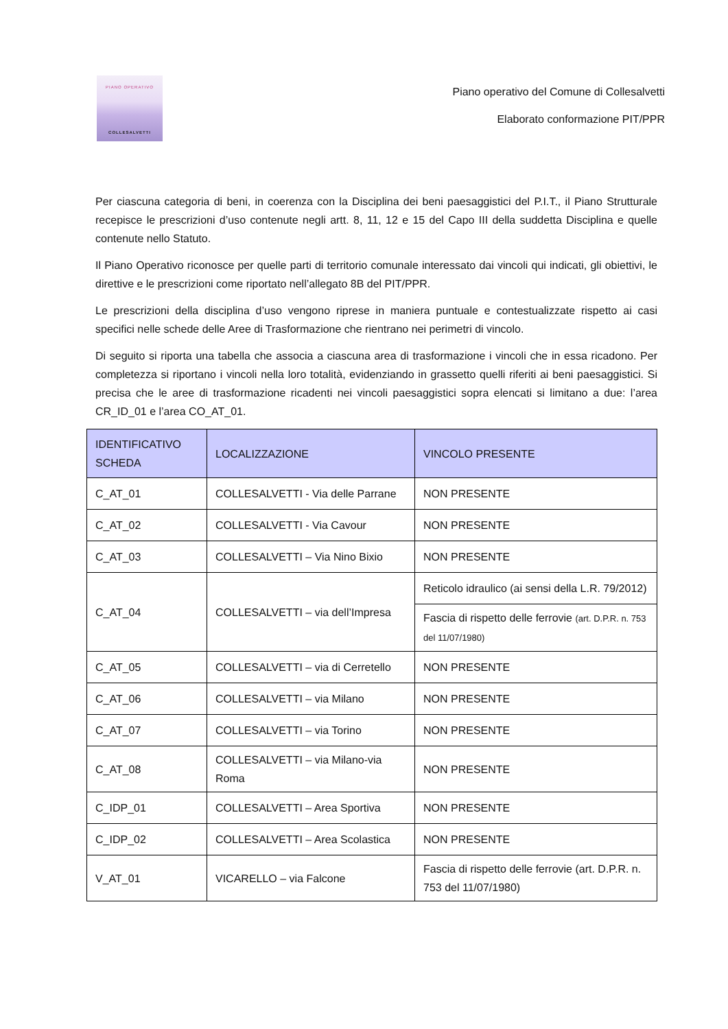PIANO OPERATIVO
COLLESALVETTI
Piano operativo del Comune di Collesalvetti
Elaborato conformazione PIT/PPR
Per ciascuna categoria di beni, in coerenza con la Disciplina dei beni paesaggistici del P.I.T., il Piano Strutturale recepisce le prescrizioni d’uso contenute negli artt. 8, 11, 12 e 15 del Capo III della suddetta Disciplina e quelle contenute nello Statuto.
Il Piano Operativo riconosce per quelle parti di territorio comunale interessato dai vincoli qui indicati, gli obiettivi, le direttive e le prescrizioni come riportato nell’allegato 8B del PIT/PPR.
Le prescrizioni della disciplina d’uso vengono riprese in maniera puntuale e contestualizzate rispetto ai casi specifici nelle schede delle Aree di Trasformazione che rientrano nei perimetri di vincolo.
Di seguito si riporta una tabella che associa a ciascuna area di trasformazione i vincoli che in essa ricadono. Per completezza si riportano i vincoli nella loro totalità, evidenziando in grassetto quelli riferiti ai beni paesaggistici. Si precisa che le aree di trasformazione ricadenti nei vincoli paesaggistici sopra elencati si limitano a due: l’area CR_ID_01 e l’area CO_AT_01.
| IDENTIFICATIVO SCHEDA | LOCALIZZAZIONE | VINCOLO PRESENTE |
| --- | --- | --- |
| C_AT_01 | COLLESALVETTI - Via delle Parrane | NON PRESENTE |
| C_AT_02 | COLLESALVETTI - Via Cavour | NON PRESENTE |
| C_AT_03 | COLLESALVETTI – Via Nino Bixio | NON PRESENTE |
| C_AT_04 | COLLESALVETTI – via dell’Impresa | Reticolo idraulico (ai sensi della L.R. 79/2012) |
| | | Fascia di rispetto delle ferrovie (art. D.P.R. n. 753 del 11/07/1980) |
| C_AT_05 | COLLESALVETTI – via di Cerretello | NON PRESENTE |
| C_AT_06 | COLLESALVETTI – via Milano | NON PRESENTE |
| C_AT_07 | COLLESALVETTI – via Torino | NON PRESENTE |
| C_AT_08 | COLLESALVETTI – via Milano-via Roma | NON PRESENTE |
| C_IDP_01 | COLLESALVETTI – Area Sportiva | NON PRESENTE |
| C_IDP_02 | COLLESALVETTI – Area Scolastica | NON PRESENTE |
| V_AT_01 | VICARELLO – via Falcone | Fascia di rispetto delle ferrovie (art. D.P.R. n. 753 del 11/07/1980) |